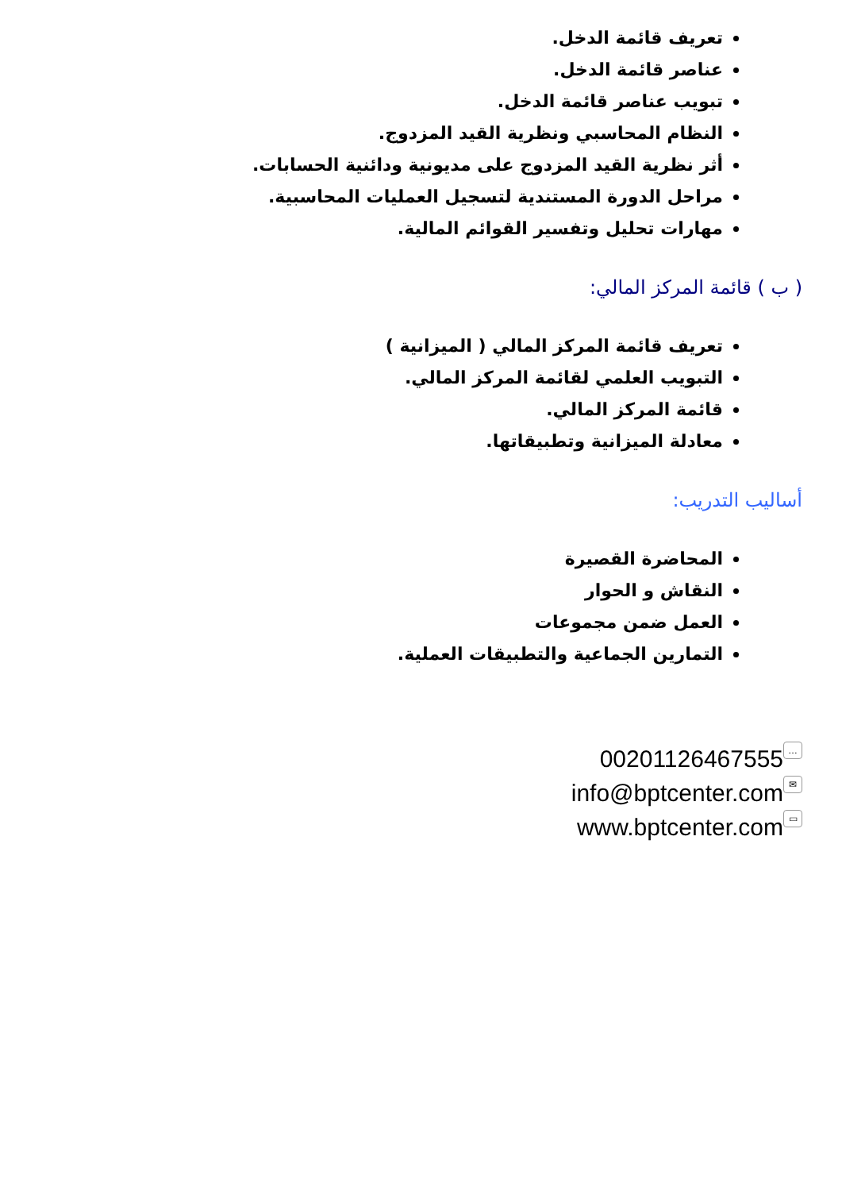تعريف قائمة الدخل.
عناصر قائمة الدخل.
تبويب عناصر قائمة الدخل.
النظام المحاسبي ونظرية القيد المزدوج.
أثر نظرية القيد المزدوج على مديونية ودائنية الحسابات.
مراحل الدورة المستندية لتسجيل العمليات المحاسبية.
مهارات تحليل وتفسير القوائم المالية.
( ب ) قائمة المركز المالي:
تعريف قائمة المركز المالي ( الميزانية )
التبويب العلمي لقائمة المركز المالي.
قائمة المركز المالي.
معادلة الميزانية وتطبيقاتها.
أساليب التدريب:
المحاضرة القصيرة
النقاش و الحوار
العمل ضمن مجموعات
التمارين الجماعية والتطبيقات العملية.
00201126467555 …
info@bptcenter.com ✉
www.bptcenter.com ▭